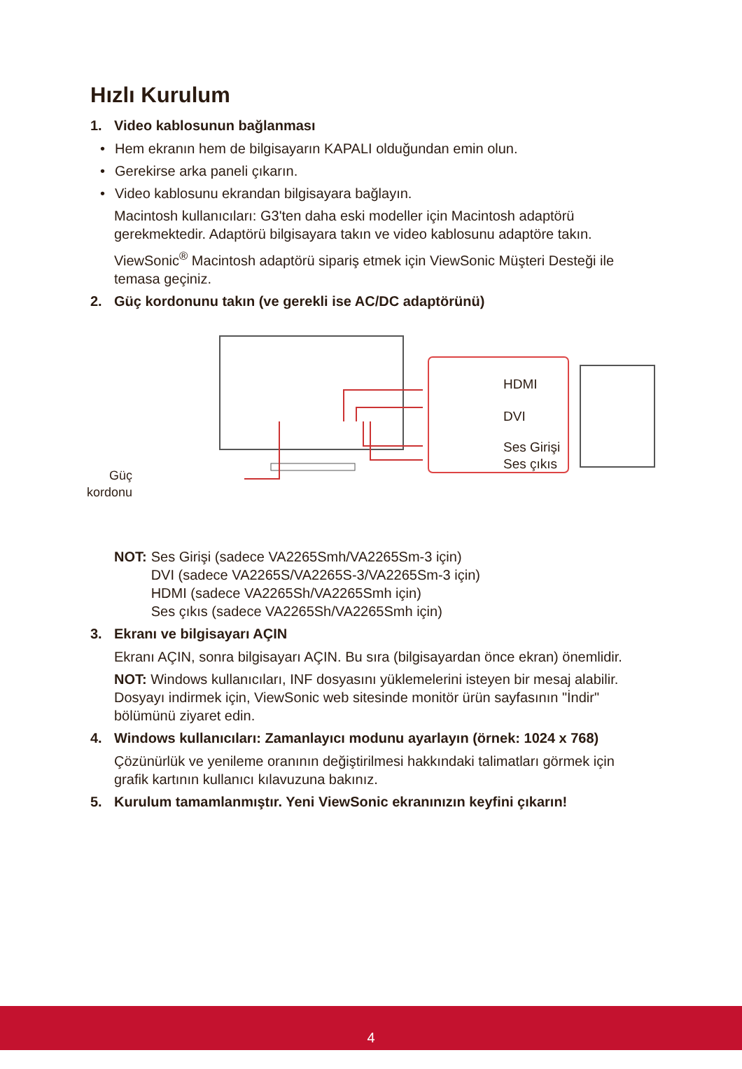Hızlı Kurulum
1. Video kablosunun bağlanması
• Hem ekranın hem de bilgisayarın KAPALI olduğundan emin olun.
• Gerekirse arka paneli çıkarın.
• Video kablosunu ekrandan bilgisayara bağlayın.
Macintosh kullanıcıları: G3'ten daha eski modeller için Macintosh adaptörü gerekmektedir. Adaptörü bilgisayara takın ve video kablosunu adaptöre takın.
ViewSonic<sup>®</sup> Macintosh adaptörü sipariş etmek için ViewSonic Müşteri Desteği ile temasa geçiniz.
2. Güç kordonunu takın (ve gerekli ise AC/DC adaptörünü)
Güç
kordonu
HDMI
DVI
Ses Girişi
Ses çıkıs
NOT: Ses Girişi (sadece VA2265Smh/VA2265Sm-3 için)
DVI (sadece VA2265S/VA2265S-3/VA2265Sm-3 için)
HDMI (sadece VA2265Sh/VA2265Smh için)
Ses çıkıs (sadece VA2265Sh/VA2265Smh için)
3. Ekranı ve bilgisayarı AÇIN
Ekranı AÇIN, sonra bilgisayarı AÇIN. Bu sıra (bilgisayardan önce ekran) önemlidir.
NOT: Windows kullanıcıları, INF dosyasını yüklemelerini isteyen bir mesaj alabilir. Dosyayı indirmek için, ViewSonic web sitesinde monitör ürün sayfasının "İndir" bölümünü ziyaret edin.
4. Windows kullanıcıları: Zamanlayıcı modunu ayarlayın (örnek: 1024 x 768)
Çözünürlük ve yenileme oranının değiştirilmesi hakkındaki talimatları görmek için grafik kartının kullanıcı kılavuzuna bakınız.
5. Kurulum tamamlanmıştır. Yeni ViewSonic ekranınızın keyfini çıkarın!
4